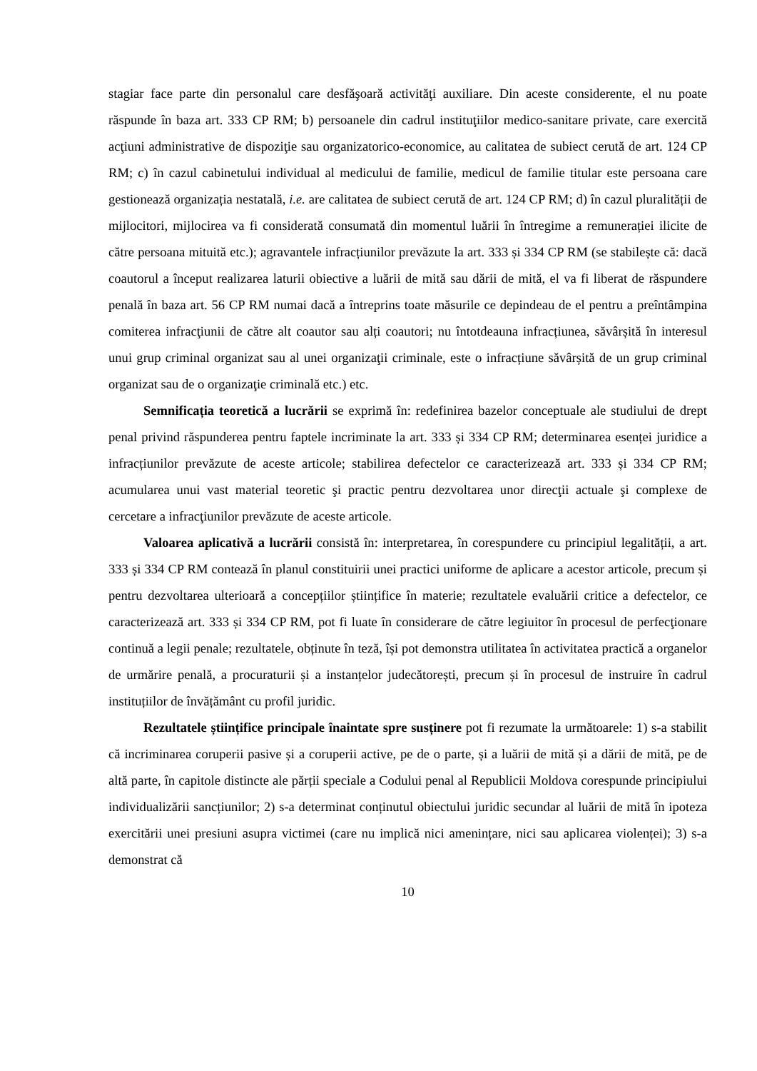stagiar face parte din personalul care desfăşoară activităţi auxiliare. Din aceste considerente, el nu poate răspunde în baza art. 333 CP RM; b) persoanele din cadrul instituţiilor medico-sanitare private, care exercită acţiuni administrative de dispoziţie sau organizatorico-economice, au calitatea de subiect cerută de art. 124 CP RM; c) în cazul cabinetului individual al medicului de familie, medicul de familie titular este persoana care gestionează organizația nestatală, i.e. are calitatea de subiect cerută de art. 124 CP RM; d) în cazul pluralității de mijlocitori, mijlocirea va fi considerată consumată din momentul luării în întregime a remunerației ilicite de către persoana mituită etc.); agravantele infracțiunilor prevăzute la art. 333 și 334 CP RM (se stabilește că: dacă coautorul a început realizarea laturii obiective a luării de mită sau dării de mită, el va fi liberat de răspundere penală în baza art. 56 CP RM numai dacă a întreprins toate măsurile ce depindeau de el pentru a preîntâmpina comiterea infracţiunii de către alt coautor sau alți coautori; nu întotdeauna infracțiunea, săvârșită în interesul unui grup criminal organizat sau al unei organizaţii criminale, este o infracțiune săvârșită de un grup criminal organizat sau de o organizaţie criminală etc.) etc.
Semnificația teoretică a lucrării se exprimă în: redefinirea bazelor conceptuale ale studiului de drept penal privind răspunderea pentru faptele incriminate la art. 333 și 334 CP RM; determinarea esenței juridice a infracțiunilor prevăzute de aceste articole; stabilirea defectelor ce caracterizează art. 333 și 334 CP RM; acumularea unui vast material teoretic şi practic pentru dezvoltarea unor direcţii actuale şi complexe de cercetare a infracţiunilor prevăzute de aceste articole.
Valoarea aplicativă a lucrării consistă în: interpretarea, în corespundere cu principiul legalității, a art. 333 și 334 CP RM contează în planul constituirii unei practici uniforme de aplicare a acestor articole, precum și pentru dezvoltarea ulterioară a concepțiilor științifice în materie; rezultatele evaluării critice a defectelor, ce caracterizează art. 333 și 334 CP RM, pot fi luate în considerare de către legiuitor în procesul de perfecţionare continuă a legii penale; rezultatele, obținute în teză, își pot demonstra utilitatea în activitatea practică a organelor de urmărire penală, a procuraturii și a instanțelor judecătorești, precum și în procesul de instruire în cadrul instituțiilor de învățământ cu profil juridic.
Rezultatele științifice principale înaintate spre susținere pot fi rezumate la următoarele: 1) s-a stabilit că incriminarea coruperii pasive și a coruperii active, pe de o parte, și a luării de mită și a dării de mită, pe de altă parte, în capitole distincte ale părții speciale a Codului penal al Republicii Moldova corespunde principiului individualizării sancțiunilor; 2) s-a determinat conținutul obiectului juridic secundar al luării de mită în ipoteza exercitării unei presiuni asupra victimei (care nu implică nici amenințare, nici sau aplicarea violenței); 3) s-a demonstrat că
10